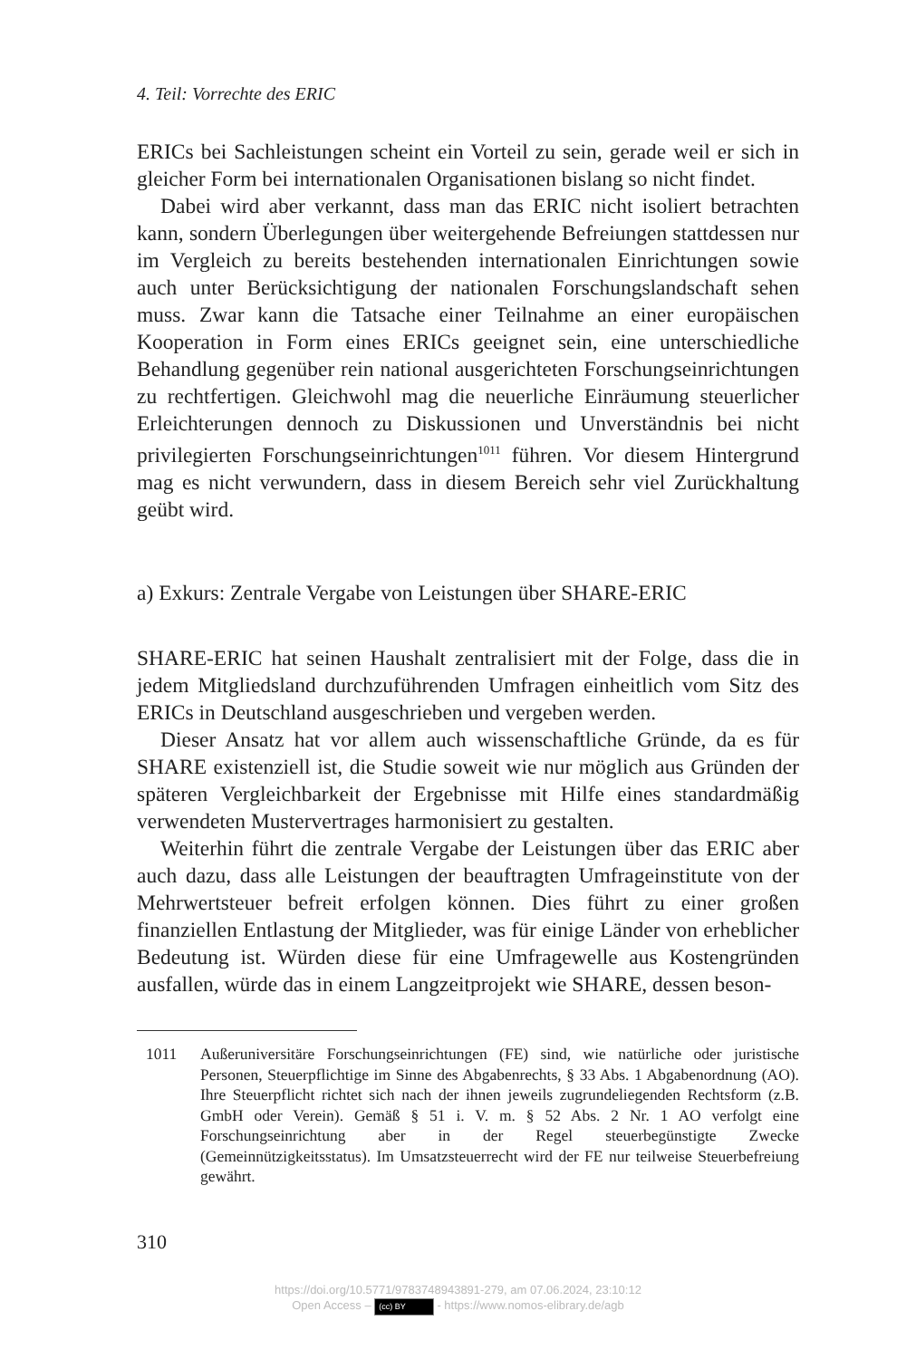4. Teil: Vorrechte des ERIC
ERICs bei Sachleistungen scheint ein Vorteil zu sein, gerade weil er sich in gleicher Form bei internationalen Organisationen bislang so nicht findet.
Dabei wird aber verkannt, dass man das ERIC nicht isoliert betrachten kann, sondern Überlegungen über weitergehende Befreiungen stattdessen nur im Vergleich zu bereits bestehenden internationalen Einrichtungen sowie auch unter Berücksichtigung der nationalen Forschungslandschaft sehen muss. Zwar kann die Tatsache einer Teilnahme an einer europäischen Kooperation in Form eines ERICs geeignet sein, eine unterschiedliche Behandlung gegenüber rein national ausgerichteten Forschungseinrichtungen zu rechtfertigen. Gleichwohl mag die neuerliche Einräumung steuerlicher Erleichterungen dennoch zu Diskussionen und Unverständnis bei nicht privilegierten Forschungseinrichtungen<sup>1011</sup> führen. Vor diesem Hintergrund mag es nicht verwundern, dass in diesem Bereich sehr viel Zurückhaltung geübt wird.
a) Exkurs: Zentrale Vergabe von Leistungen über SHARE-ERIC
SHARE-ERIC hat seinen Haushalt zentralisiert mit der Folge, dass die in jedem Mitgliedsland durchzuführenden Umfragen einheitlich vom Sitz des ERICs in Deutschland ausgeschrieben und vergeben werden.
Dieser Ansatz hat vor allem auch wissenschaftliche Gründe, da es für SHARE existenziell ist, die Studie soweit wie nur möglich aus Gründen der späteren Vergleichbarkeit der Ergebnisse mit Hilfe eines standardmäßig verwendeten Mustervertrages harmonisiert zu gestalten.
Weiterhin führt die zentrale Vergabe der Leistungen über das ERIC aber auch dazu, dass alle Leistungen der beauftragten Umfrageinstitute von der Mehrwertsteuer befreit erfolgen können. Dies führt zu einer großen finanziellen Entlastung der Mitglieder, was für einige Länder von erheblicher Bedeutung ist. Würden diese für eine Umfragewelle aus Kostengründen ausfallen, würde das in einem Langzeitprojekt wie SHARE, dessen beson-
1011 Außeruniversitäre Forschungseinrichtungen (FE) sind, wie natürliche oder juristische Personen, Steuerpflichtige im Sinne des Abgabenrechts, § 33 Abs. 1 Abgabenordnung (AO). Ihre Steuerpflicht richtet sich nach der ihnen jeweils zugrundeliegenden Rechtsform (z.B. GmbH oder Verein). Gemäß § 51 i. V. m. § 52 Abs. 2 Nr. 1 AO verfolgt eine Forschungseinrichtung aber in der Regel steuerbegünstigte Zwecke (Gemeinnützigkeitsstatus). Im Umsatzsteuerrecht wird der FE nur teilweise Steuerbefreiung gewährt.
310
https://doi.org/10.5771/9783748943891-279, am 07.06.2024, 23:10:12
Open Access – (cc) BY - https://www.nomos-elibrary.de/agb